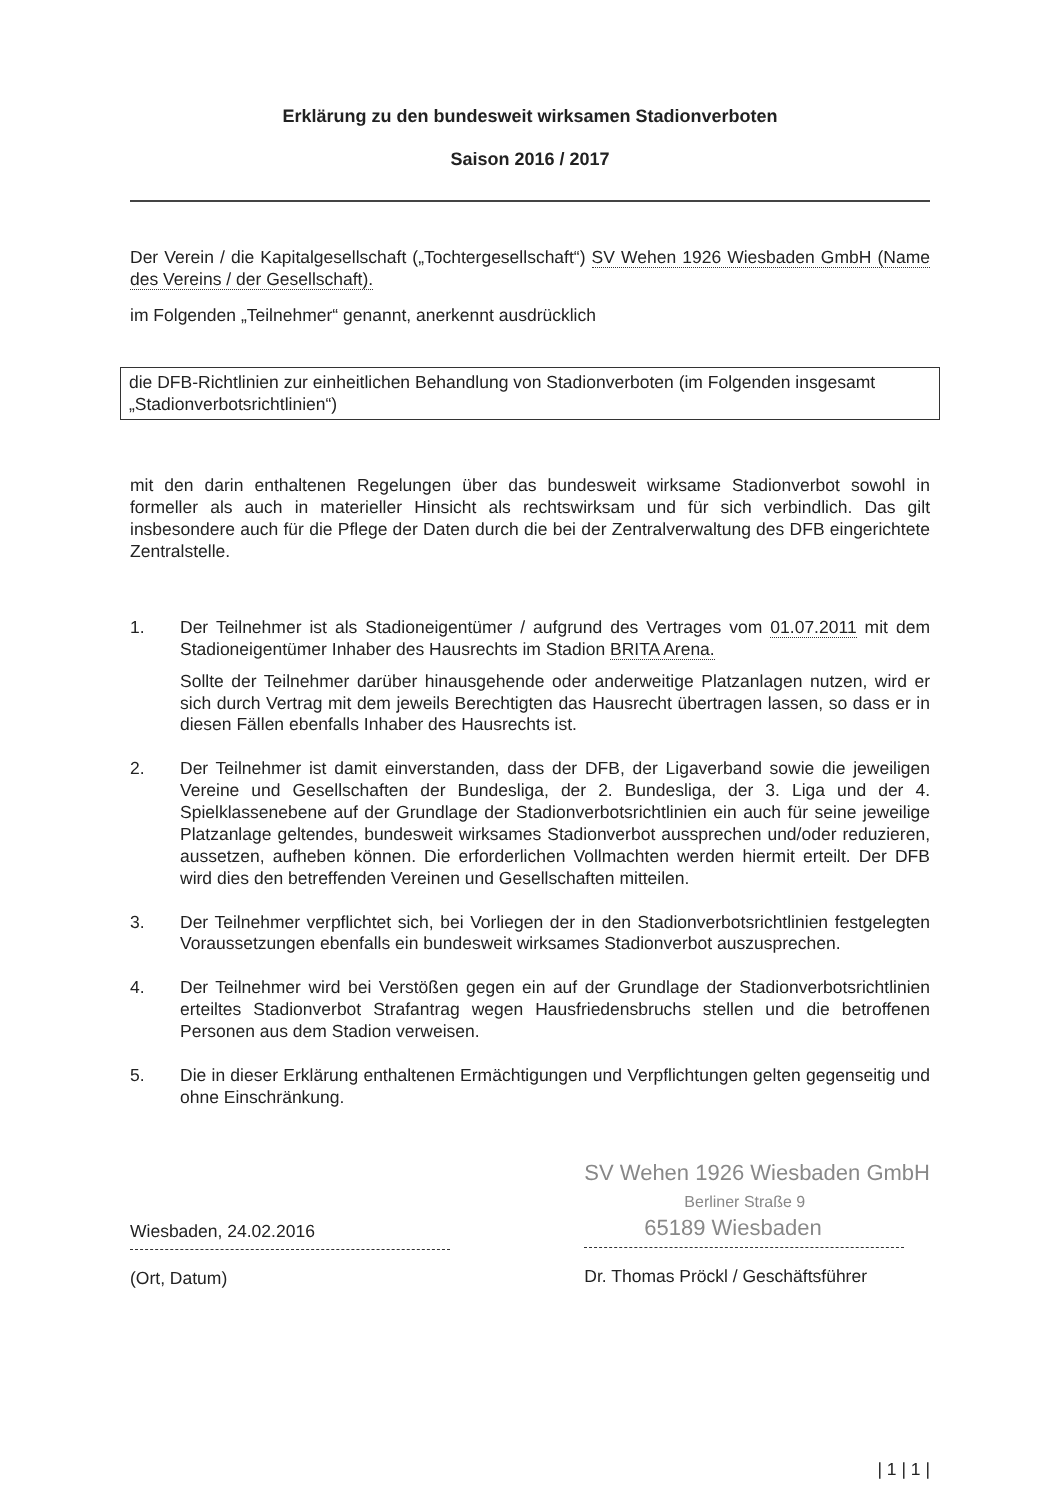Erklärung zu den bundesweit wirksamen Stadionverboten
Saison 2016 / 2017
Der Verein / die Kapitalgesellschaft („Tochtergesellschaft“) SV Wehen 1926 Wiesbaden GmbH (Name des Vereins / der Gesellschaft).
im Folgenden „Teilnehmer“ genannt, anerkennt ausdrücklich
die DFB-Richtlinien zur einheitlichen Behandlung von Stadionverboten (im Folgenden insgesamt „Stadionverbotsrichtlinien“)
mit den darin enthaltenen Regelungen über das bundesweit wirksame Stadionverbot sowohl in formeller als auch in materieller Hinsicht als rechtswirksam und für sich verbindlich. Das gilt insbesondere auch für die Pflege der Daten durch die bei der Zentralverwaltung des DFB eingerichtete Zentralstelle.
1. Der Teilnehmer ist als Stadioneigentümer / aufgrund des Vertrages vom 01.07.2011 mit dem Stadioneigentümer Inhaber des Hausrechts im Stadion BRITA Arena.
Sollte der Teilnehmer darüber hinausgehende oder anderweitige Platzanlagen nutzen, wird er sich durch Vertrag mit dem jeweils Berechtigten das Hausrecht übertragen lassen, so dass er in diesen Fällen ebenfalls Inhaber des Hausrechts ist.
2. Der Teilnehmer ist damit einverstanden, dass der DFB, der Ligaverband sowie die jeweiligen Vereine und Gesellschaften der Bundesliga, der 2. Bundesliga, der 3. Liga und der 4. Spielklassenebene auf der Grundlage der Stadionverbotsrichtlinien ein auch für seine jeweilige Platzanlage geltendes, bundesweit wirksames Stadionverbot aussprechen und/oder reduzieren, aussetzen, aufheben können. Die erforderlichen Vollmachten werden hiermit erteilt. Der DFB wird dies den betreffenden Vereinen und Gesellschaften mitteilen.
3. Der Teilnehmer verpflichtet sich, bei Vorliegen der in den Stadionverbotsrichtlinien festgelegten Voraussetzungen ebenfalls ein bundesweit wirksames Stadionverbot auszusprechen.
4. Der Teilnehmer wird bei Verstößen gegen ein auf der Grundlage der Stadionverbotsrichtlinien erteiltes Stadionverbot Strafantrag wegen Hausfriedensbruchs stellen und die betroffenen Personen aus dem Stadion verweisen.
5. Die in dieser Erklärung enthaltenen Ermächtigungen und Verpflichtungen gelten gegenseitig und ohne Einschränkung.
Wiesbaden, 24.02.2016
(Ort, Datum)
SV Wehen 1926 Wiesbaden GmbH
Berliner Straße 9
65189 Wiesbaden
Dr. Thomas Pröckl / Geschäftsführer
| 1 | 1 |